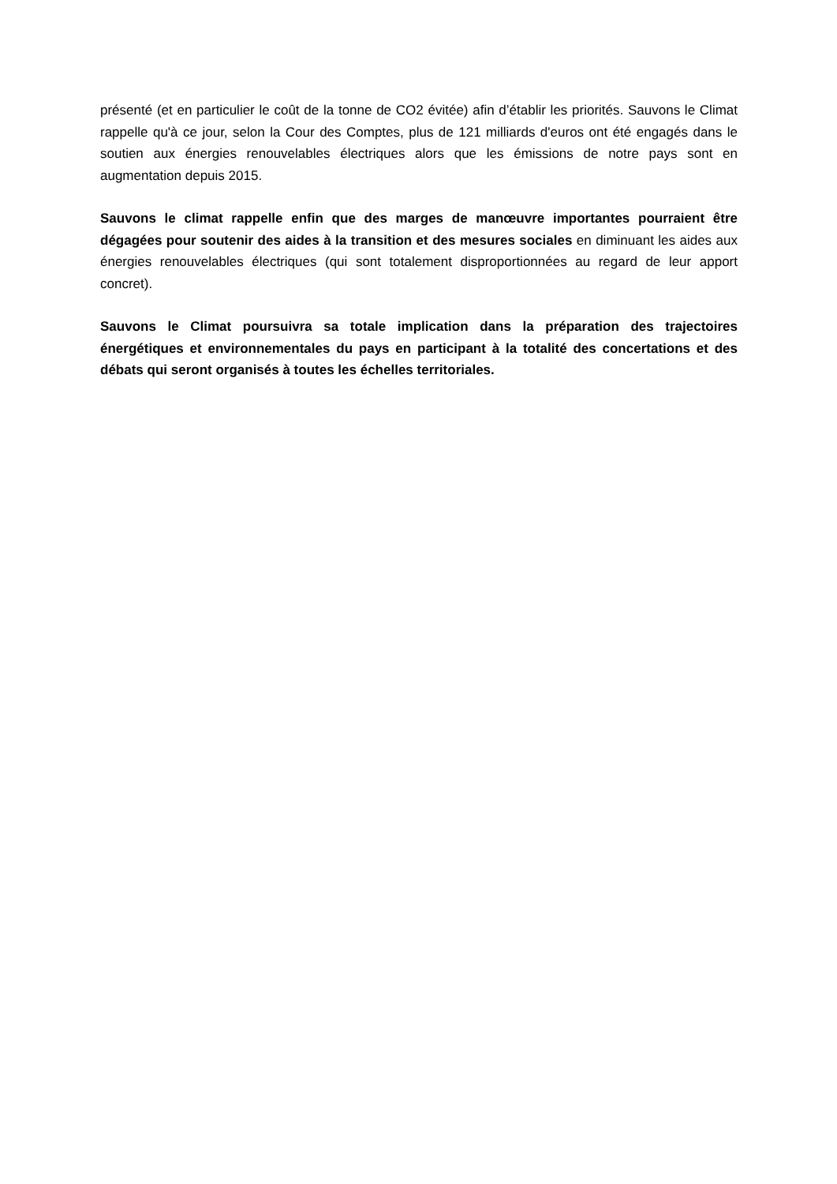présenté (et en particulier le coût de la tonne de CO2 évitée) afin d’établir les priorités. Sauvons le Climat rappelle qu'à ce jour, selon la Cour des Comptes, plus de 121 milliards d'euros ont été engagés dans le soutien aux énergies renouvelables électriques alors que les émissions de notre pays sont en augmentation depuis 2015.
Sauvons le climat rappelle enfin que des marges de manœuvre importantes pourraient être dégagées pour soutenir des aides à la transition et des mesures sociales en diminuant les aides aux énergies renouvelables électriques (qui sont totalement disproportionnées au regard de leur apport concret).
Sauvons le Climat poursuivra sa totale implication dans la préparation des trajectoires énergétiques et environnementales du pays en participant à la totalité des concertations et des débats qui seront organisés à toutes les échelles territoriales.